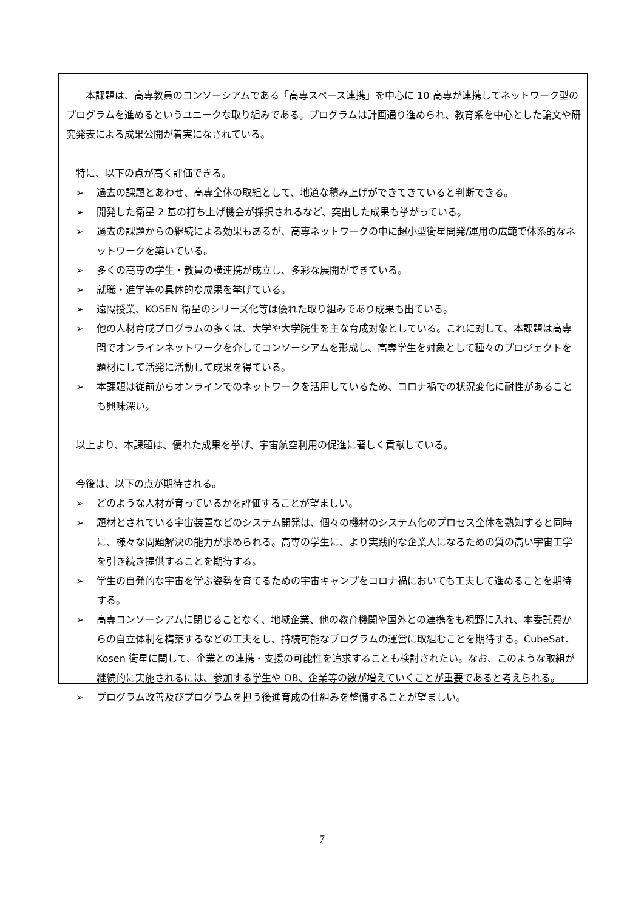本課題は、高専教員のコンソーシアムである「高専スペース連携」を中心に 10 高専が連携してネットワーク型のプログラムを進めるというユニークな取り組みである。プログラムは計画通り進められ、教育系を中心とした論文や研究発表による成果公開が着実になされている。
特に、以下の点が高く評価できる。
➢ 過去の課題とあわせ、高専全体の取組として、地道な積み上げができてきていると判断できる。
➢ 開発した衛星 2 基の打ち上げ機会が採択されるなど、突出した成果も挙がっている。
➢ 過去の課題からの継続による効果もあるが、高専ネットワークの中に超小型衛星開発/運用の広範で体系的なネットワークを築いている。
➢ 多くの高専の学生・教員の横連携が成立し、多彩な展開ができている。
➢ 就職・進学等の具体的な成果を挙げている。
➢ 遠隔授業、KOSEN 衛星のシリーズ化等は優れた取り組みであり成果も出ている。
➢ 他の人材育成プログラムの多くは、大学や大学院生を主な育成対象としている。これに対して、本課題は高専間でオンラインネットワークを介してコンソーシアムを形成し、高専学生を対象として種々のプロジェクトを題材にして活発に活動して成果を得ている。
➢ 本課題は従前からオンラインでのネットワークを活用しているため、コロナ禍での状況変化に耐性があることも興味深い。
以上より、本課題は、優れた成果を挙げ、宇宙航空利用の促進に著しく貢献している。
今後は、以下の点が期待される。
➢ どのような人材が育っているかを評価することが望ましい。
➢ 題材とされている宇宙装置などのシステム開発は、個々の機材のシステム化のプロセス全体を熟知すると同時に、様々な問題解決の能力が求められる。高専の学生に、より実践的な企業人になるための質の高い宇宙工学を引き続き提供することを期待する。
➢ 学生の自発的な宇宙を学ぶ姿勢を育てるための宇宙キャンプをコロナ禍においても工夫して進めることを期待する。
➢ 高専コンソーシアムに閉じることなく、地域企業、他の教育機関や国外との連携をも視野に入れ、本委託費からの自立体制を構築するなどの工夫をし、持続可能なプログラムの運営に取組むことを期待する。CubeSat、Kosen 衛星に関して、企業との連携・支援の可能性を追求することも検討されたい。なお、このような取組が継続的に実施されるには、参加する学生や OB、企業等の数が増えていくことが重要であると考えられる。
➢ プログラム改善及びプログラムを担う後進育成の仕組みを整備することが望ましい。
7